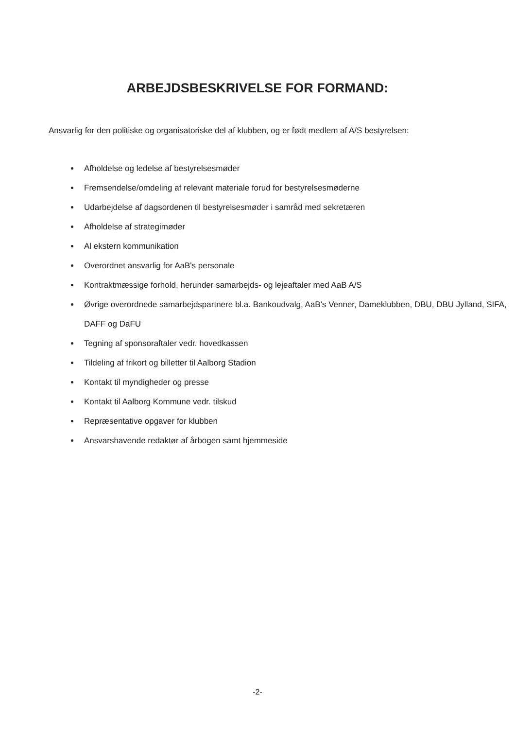ARBEJDSBESKRIVELSE FOR FORMAND:
Ansvarlig for den politiske og organisatoriske del af klubben, og er født medlem af A/S bestyrelsen:
Afholdelse og ledelse af bestyrelsesmøder
Fremsendelse/omdeling af relevant materiale forud for bestyrelsesmøderne
Udarbejdelse af dagsordenen til bestyrelsesmøder i samråd med sekretæren
Afholdelse af strategimøder
Al ekstern kommunikation
Overordnet ansvarlig for AaB's personale
Kontraktmæssige forhold, herunder samarbejds- og lejeaftaler med AaB A/S
Øvrige overordnede samarbejdspartnere bl.a. Bankoudvalg, AaB's Venner, Dameklubben, DBU, DBU Jylland, SIFA, DAFF og DaFU
Tegning af sponsoraftaler vedr. hovedkassen
Tildeling af frikort og billetter til Aalborg Stadion
Kontakt til myndigheder og presse
Kontakt til Aalborg Kommune vedr. tilskud
Repræsentative opgaver for klubben
Ansvarshavende redaktør af årbogen samt hjemmeside
-2-